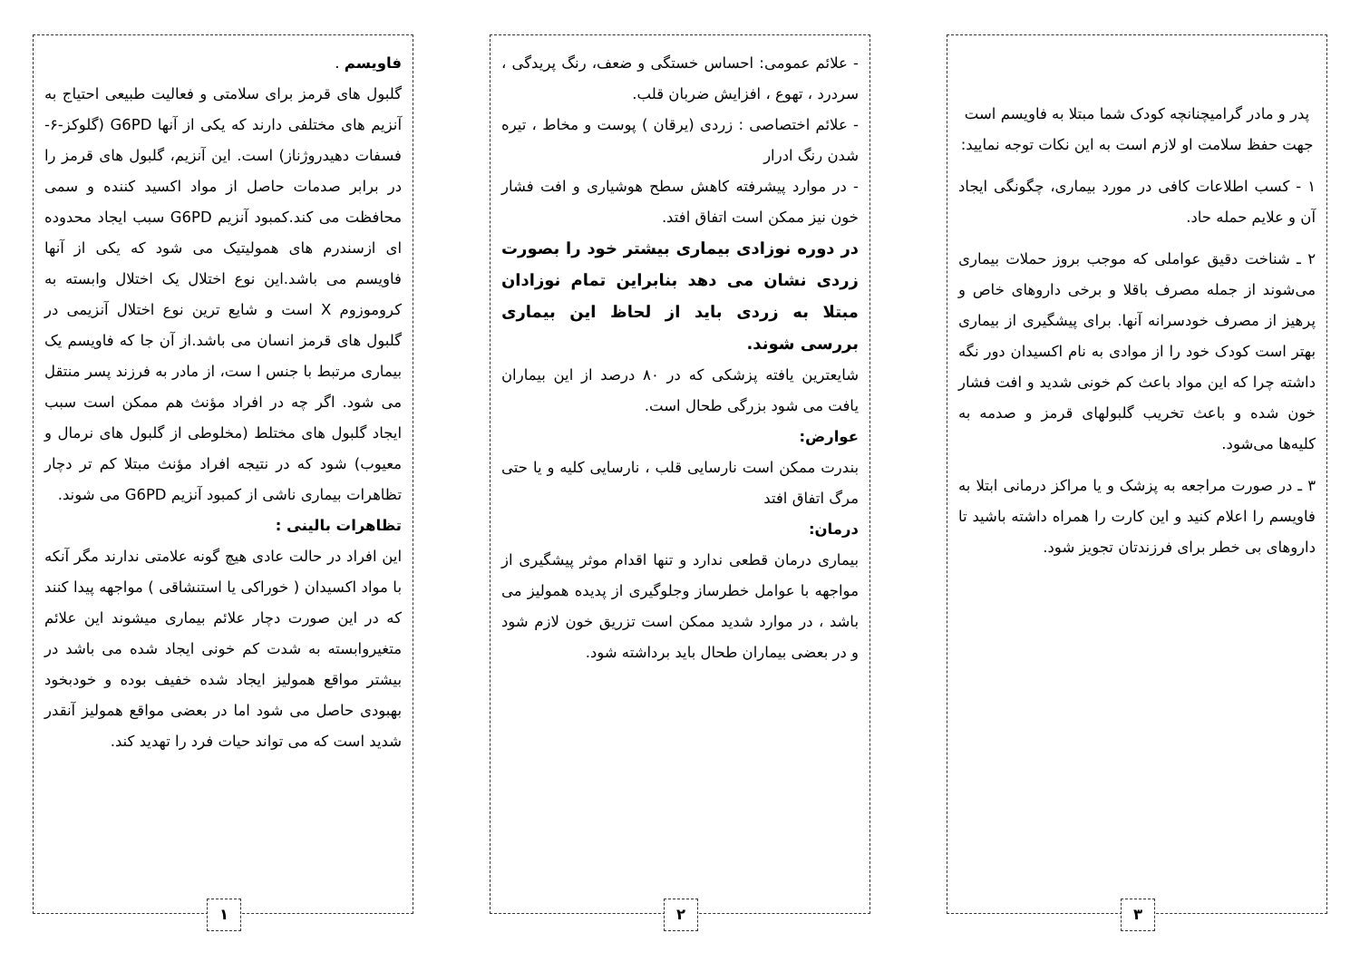فاویسم .
گلبول های قرمز برای سلامتی و فعالیت طبیعی احتیاج به آنزیم های مختلفی دارند که یکی از آنها G6PD (گلوکز-۶- فسفات دهیدروژناز) است. این آنزیم، گلبول های قرمز را در برابر صدمات حاصل از مواد اکسید کننده و سمی محافظت می کند.کمبود آنزیم G6PD سبب ایجاد محدوده ای ازسندرم های همولیتیک می شود که یکی از آنها فاویسم می باشد.این نوع اختلال یک اختلال وابسته به کروموزوم X است و شایع ترین نوع اختلال آنزیمی در گلبول های قرمز انسان می باشد.از آن جا که فاویسم یک بیماری مرتبط با جنس ا ست، از مادر به فرزند پسر منتقل می شود. اگر چه در افراد مؤنث هم ممکن است سبب ایجاد گلبول های مختلط (مخلوطی از گلبول های نرمال و معیوب) شود که در نتیجه افراد مؤنث مبتلا کم تر دچار تظاهرات بیماری ناشی از کمبود آنزیم G6PD می شوند.
تظاهرات بالینی :
این افراد در حالت عادی هیچ گونه علامتی ندارند مگر آنکه با مواد اکسیدان ( خوراکی یا استنشاقی ) مواجهه پیدا کنند که در این صورت دچار علائم بیماری میشوند این علائم متغیروابسته به شدت کم خونی ایجاد شده می باشد در بیشتر مواقع همولیز ایجاد شده خفیف بوده و خودبخود بهبودی حاصل می شود اما در بعضی مواقع همولیز آنقدر شدید است که می تواند حیات فرد را تهدید کند.
۱
- علائم عمومی: احساس خستگی و ضعف، رنگ پریدگی ، سردرد ، تهوع ، افزایش ضربان قلب.
- علائم اختصاصی : زردی (یرقان ) پوست و مخاط ، تیره شدن رنگ ادرار
- در موارد پیشرفته کاهش سطح هوشیاری و افت فشار خون نیز ممکن است اتفاق افتد.
در دوره نوزادی بیماری بیشتر خود را بصورت زردی نشان می دهد بنابراین تمام نوزادان مبتلا به زردی باید از لحاظ این بیماری بررسی شوند.
شایعترین یافته پزشکی که در ۸۰ درصد از این بیماران یافت می شود بزرگی طحال است.
عوارض:
بندرت ممکن است نارسایی قلب ، نارسایی کلیه و یا حتی مرگ اتفاق افتد
درمان:
بیماری درمان قطعی ندارد و تنها اقدام موثر پیشگیری از مواجهه با عوامل خطرساز وجلوگیری از پدیده همولیز می باشد ، در موارد شدید ممکن است تزریق خون لازم شود و در بعضی بیماران طحال باید برداشته شود.
۲
پدر و مادر گرامیچنانچه کودک شما مبتلا به فاویسم است جهت حفظ سلامت او لازم است به این نکات توجه نمایید:
۱ - کسب اطلاعات کافی در مورد بیماری، چگونگی ایجاد آن و علایم حمله حاد.
۲ ـ شناخت دقیق عواملی که موجب بروز حملات بیماری می‌شوند از جمله مصرف باقلا و برخی داروهای خاص و پرهیز از مصرف خودسرانه آنها. برای پیشگیری از بیماری بهتر است کودک خود را از موادی به نام اکسیدان دور نگه داشته چرا که این مواد باعث کم خونی شدید و افت فشار خون شده و باعث تخریب گلبولهای قرمز و صدمه به کلیه‌ها می‌شود.
۳ ـ در صورت مراجعه به پزشک و یا مراکز درمانی ابتلا به فاویسم را اعلام کنید و این کارت را همراه داشته باشید تا داروهای بی خطر برای فرزندتان تجویز شود.
۳